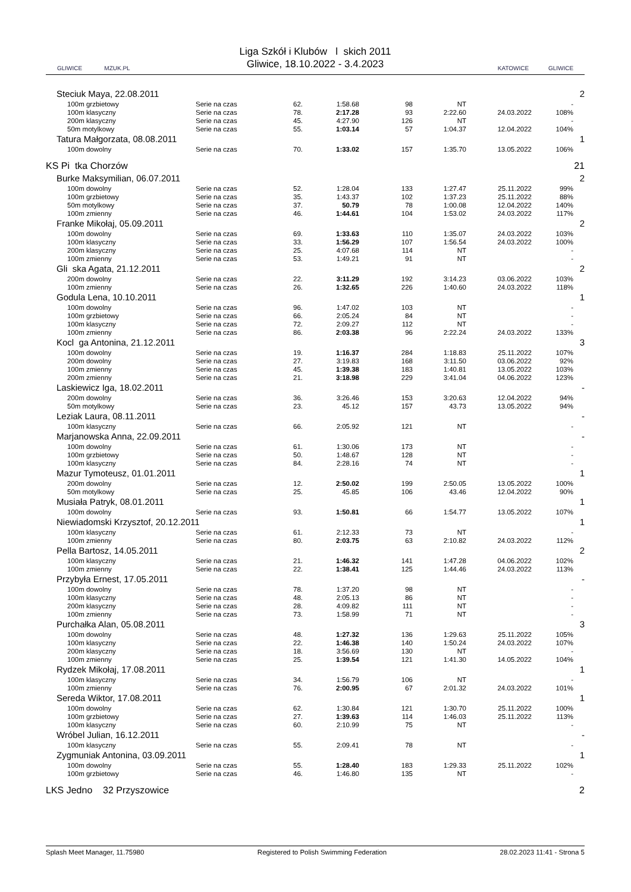GLIWICE MZUK.PL
Liga Szkół i Klubów l skich 2011
Gliwice, 18.10.2022 - 3.4.2023
KATOWICE GLIWICE
| Steciuk Maya, 22.08.2011 | | | | | | | | 2 |
| 100m grzbietowy | Serie na czas | 62. | 1:58.68 | 98 | NT | | - | |
| 100m klasyczny | Serie na czas | 78. | 2:17.28 | 93 | 2:22.60 | 24.03.2022 | 108% | |
| 200m klasyczny | Serie na czas | 45. | 4:27.90 | 126 | NT | | - | |
| 50m motylkowy | Serie na czas | 55. | 1:03.14 | 57 | 1:04.37 | 12.04.2022 | 104% | |
| Tatura Małgorzata, 08.08.2011 | | | | | | | | 1 |
| 100m dowolny | Serie na czas | 70. | 1:33.02 | 157 | 1:35.70 | 13.05.2022 | 106% | |
| KS Pi tka Chorzów | | | | | | | | 21 |
| Burke Maksymilian, 06.07.2011 | | | | | | | | 2 |
| 100m dowolny | Serie na czas | 52. | 1:28.04 | 133 | 1:27.47 | 25.11.2022 | 99% | |
| 100m grzbietowy | Serie na czas | 35. | 1:43.37 | 102 | 1:37.23 | 25.11.2022 | 88% | |
| 50m motylkowy | Serie na czas | 37. | 50.79 | 78 | 1:00.08 | 12.04.2022 | 140% | |
| 100m zmienny | Serie na czas | 46. | 1:44.61 | 104 | 1:53.02 | 24.03.2022 | 117% | |
| Franke Mikołaj, 05.09.2011 | | | | | | | | 2 |
| 100m dowolny | Serie na czas | 69. | 1:33.63 | 110 | 1:35.07 | 24.03.2022 | 103% | |
| 100m klasyczny | Serie na czas | 33. | 1:56.29 | 107 | 1:56.54 | 24.03.2022 | 100% | |
| 200m klasyczny | Serie na czas | 25. | 4:07.68 | 114 | NT | | - | |
| 100m zmienny | Serie na czas | 53. | 1:49.21 | 91 | NT | | - | |
| Gli ska Agata, 21.12.2011 | | | | | | | | 2 |
| 200m dowolny | Serie na czas | 22. | 3:11.29 | 192 | 3:14.23 | 03.06.2022 | 103% | |
| 100m zmienny | Serie na czas | 26. | 1:32.65 | 226 | 1:40.60 | 24.03.2022 | 118% | |
| Godula Lena, 10.10.2011 | | | | | | | | 1 |
| 100m dowolny | Serie na czas | 96. | 1:47.02 | 103 | NT | | - | |
| 100m grzbietowy | Serie na czas | 66. | 2:05.24 | 84 | NT | | - | |
| 100m klasyczny | Serie na czas | 72. | 2:09.27 | 112 | NT | | - | |
| 100m zmienny | Serie na czas | 86. | 2:03.38 | 96 | 2:22.24 | 24.03.2022 | 133% | |
| Kocl ga Antonina, 21.12.2011 | | | | | | | | 3 |
| 100m dowolny | Serie na czas | 19. | 1:16.37 | 284 | 1:18.83 | 25.11.2022 | 107% | |
| 200m dowolny | Serie na czas | 27. | 3:19.83 | 168 | 3:11.50 | 03.06.2022 | 92% | |
| 100m zmienny | Serie na czas | 45. | 1:39.38 | 183 | 1:40.81 | 13.05.2022 | 103% | |
| 200m zmienny | Serie na czas | 21. | 3:18.98 | 229 | 3:41.04 | 04.06.2022 | 123% | |
| Laskiewicz Iga, 18.02.2011 | | | | | | | | - |
| 200m dowolny | Serie na czas | 36. | 3:26.46 | 153 | 3:20.63 | 12.04.2022 | 94% | |
| 50m motylkowy | Serie na czas | 23. | 45.12 | 157 | 43.73 | 13.05.2022 | 94% | |
| Leziak Laura, 08.11.2011 | | | | | | | | - |
| 100m klasyczny | Serie na czas | 66. | 2:05.92 | 121 | NT | | - | |
| Marjanowska Anna, 22.09.2011 | | | | | | | | - |
| 100m dowolny | Serie na czas | 61. | 1:30.06 | 173 | NT | | - | |
| 100m grzbietowy | Serie na czas | 50. | 1:48.67 | 128 | NT | | - | |
| 100m klasyczny | Serie na czas | 84. | 2:28.16 | 74 | NT | | - | |
| Mazur Tymoteusz, 01.01.2011 | | | | | | | | 1 |
| 200m dowolny | Serie na czas | 12. | 2:50.02 | 199 | 2:50.05 | 13.05.2022 | 100% | |
| 50m motylkowy | Serie na czas | 25. | 45.85 | 106 | 43.46 | 12.04.2022 | 90% | |
| Musiała Patryk, 08.01.2011 | | | | | | | | 1 |
| 100m dowolny | Serie na czas | 93. | 1:50.81 | 66 | 1:54.77 | 13.05.2022 | 107% | |
| Niewiadomski Krzysztof, 20.12.2011 | | | | | | | | 1 |
| 100m klasyczny | Serie na czas | 61. | 2:12.33 | 73 | NT | | - | |
| 100m zmienny | Serie na czas | 80. | 2:03.75 | 63 | 2:10.82 | 24.03.2022 | 112% | |
| Pella Bartosz, 14.05.2011 | | | | | | | | 2 |
| 100m klasyczny | Serie na czas | 21. | 1:46.32 | 141 | 1:47.28 | 04.06.2022 | 102% | |
| 100m zmienny | Serie na czas | 22. | 1:38.41 | 125 | 1:44.46 | 24.03.2022 | 113% | |
| Przybyła Ernest, 17.05.2011 | | | | | | | | - |
| 100m dowolny | Serie na czas | 78. | 1:37.20 | 98 | NT | | - | |
| 100m klasyczny | Serie na czas | 48. | 2:05.13 | 86 | NT | | - | |
| 200m klasyczny | Serie na czas | 28. | 4:09.82 | 111 | NT | | - | |
| 100m zmienny | Serie na czas | 73. | 1:58.99 | 71 | NT | | - | |
| Purchałka Alan, 05.08.2011 | | | | | | | | 3 |
| 100m dowolny | Serie na czas | 48. | 1:27.32 | 136 | 1:29.63 | 25.11.2022 | 105% | |
| 100m klasyczny | Serie na czas | 22. | 1:46.38 | 140 | 1:50.24 | 24.03.2022 | 107% | |
| 200m klasyczny | Serie na czas | 18. | 3:56.69 | 130 | NT | | - | |
| 100m zmienny | Serie na czas | 25. | 1:39.54 | 121 | 1:41.30 | 14.05.2022 | 104% | |
| Rydzek Mikołaj, 17.08.2011 | | | | | | | | 1 |
| 100m klasyczny | Serie na czas | 34. | 1:56.79 | 106 | NT | | - | |
| 100m zmienny | Serie na czas | 76. | 2:00.95 | 67 | 2:01.32 | 24.03.2022 | 101% | |
| Sereda Wiktor, 17.08.2011 | | | | | | | | 1 |
| 100m dowolny | Serie na czas | 62. | 1:30.84 | 121 | 1:30.70 | 25.11.2022 | 100% | |
| 100m grzbietowy | Serie na czas | 27. | 1:39.63 | 114 | 1:46.03 | 25.11.2022 | 113% | |
| 100m klasyczny | Serie na czas | 60. | 2:10.99 | 75 | NT | | - | |
| Wróbel Julian, 16.12.2011 | | | | | | | | - |
| 100m klasyczny | Serie na czas | 55. | 2:09.41 | 78 | NT | | - | |
| Zygmuniak Antonina, 03.09.2011 | | | | | | | | 1 |
| 100m dowolny | Serie na czas | 55. | 1:28.40 | 183 | 1:29.33 | 25.11.2022 | 102% | |
| 100m grzbietowy | Serie na czas | 46. | 1:46.80 | 135 | NT | | - | |
| LKS Jedno 32 Przyszowice | | | | | | | | 2 |
Splash Meet Manager, 11.75980 Registered to Polish Swimming Federation 28.02.2023 11:41 - Strona 5